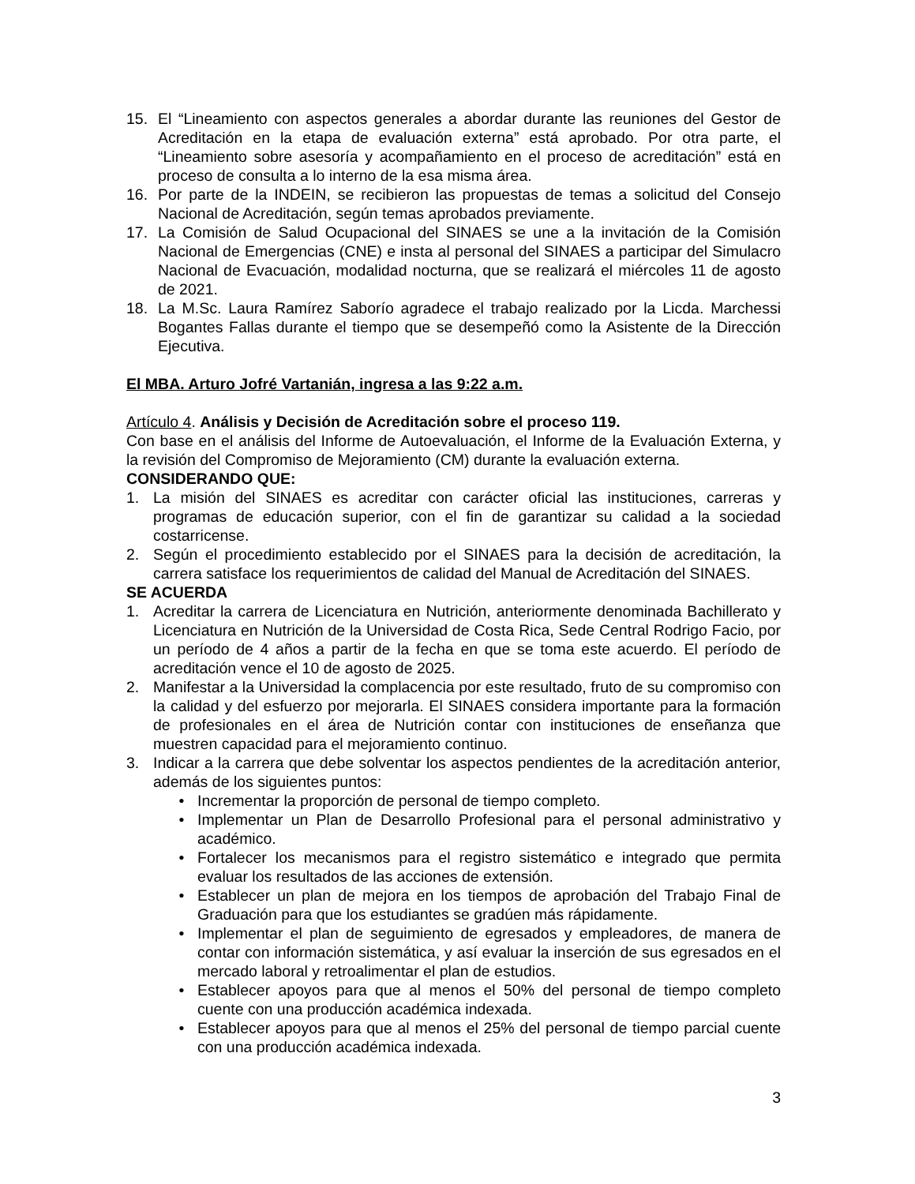15. El “Lineamiento con aspectos generales a abordar durante las reuniones del Gestor de Acreditación en la etapa de evaluación externa” está aprobado. Por otra parte, el “Lineamiento sobre asesoría y acompañamiento en el proceso de acreditación” está en proceso de consulta a lo interno de la esa misma área.
16. Por parte de la INDEIN, se recibieron las propuestas de temas a solicitud del Consejo Nacional de Acreditación, según temas aprobados previamente.
17. La Comisión de Salud Ocupacional del SINAES se une a la invitación de la Comisión Nacional de Emergencias (CNE) e insta al personal del SINAES a participar del Simulacro Nacional de Evacuación, modalidad nocturna, que se realizará el miércoles 11 de agosto de 2021.
18. La M.Sc. Laura Ramírez Saborío agradece el trabajo realizado por la Licda. Marchessi Bogantes Fallas durante el tiempo que se desempeñó como la Asistente de la Dirección Ejecutiva.
El MBA. Arturo Jofré Vartanián, ingresa a las 9:22 a.m.
Artículo 4. Análisis y Decisión de Acreditación sobre el proceso 119.
Con base en el análisis del Informe de Autoevaluación, el Informe de la Evaluación Externa, y la revisión del Compromiso de Mejoramiento (CM) durante la evaluación externa.
CONSIDERANDO QUE:
1. La misión del SINAES es acreditar con carácter oficial las instituciones, carreras y programas de educación superior, con el fin de garantizar su calidad a la sociedad costarricense.
2. Según el procedimiento establecido por el SINAES para la decisión de acreditación, la carrera satisface los requerimientos de calidad del Manual de Acreditación del SINAES.
SE ACUERDA
1. Acreditar la carrera de Licenciatura en Nutrición, anteriormente denominada Bachillerato y Licenciatura en Nutrición de la Universidad de Costa Rica, Sede Central Rodrigo Facio, por un período de 4 años a partir de la fecha en que se toma este acuerdo. El período de acreditación vence el 10 de agosto de 2025.
2. Manifestar a la Universidad la complacencia por este resultado, fruto de su compromiso con la calidad y del esfuerzo por mejorarla. El SINAES considera importante para la formación de profesionales en el área de Nutrición contar con instituciones de enseñanza que muestren capacidad para el mejoramiento continuo.
3. Indicar a la carrera que debe solventar los aspectos pendientes de la acreditación anterior, además de los siguientes puntos:
• Incrementar la proporción de personal de tiempo completo.
• Implementar un Plan de Desarrollo Profesional para el personal administrativo y académico.
• Fortalecer los mecanismos para el registro sistemático e integrado que permita evaluar los resultados de las acciones de extensión.
• Establecer un plan de mejora en los tiempos de aprobación del Trabajo Final de Graduación para que los estudiantes se gradúen más rápidamente.
• Implementar el plan de seguimiento de egresados y empleadores, de manera de contar con información sistemática, y así evaluar la inserción de sus egresados en el mercado laboral y retroalimentar el plan de estudios.
• Establecer apoyos para que al menos el 50% del personal de tiempo completo cuente con una producción académica indexada.
• Establecer apoyos para que al menos el 25% del personal de tiempo parcial cuente con una producción académica indexada.
3